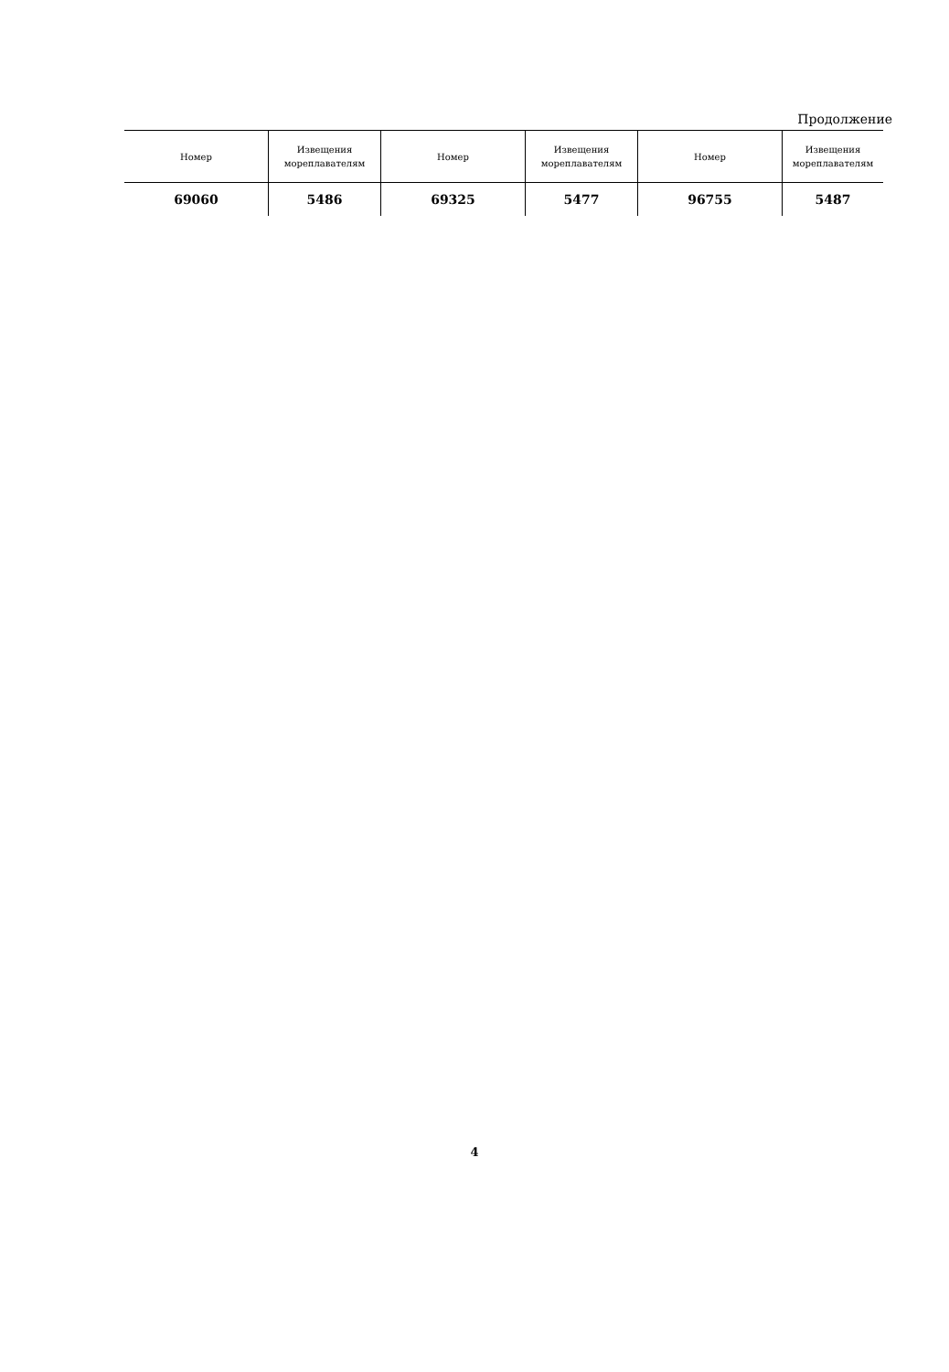Продолжение
| Номер | Извещения мореплавателям | Номер | Извещения мореплавателям | Номер | Извещения мореплавателям |
| --- | --- | --- | --- | --- | --- |
| 69060 | 5486 | 69325 | 5477 | 96755 | 5487 |
4